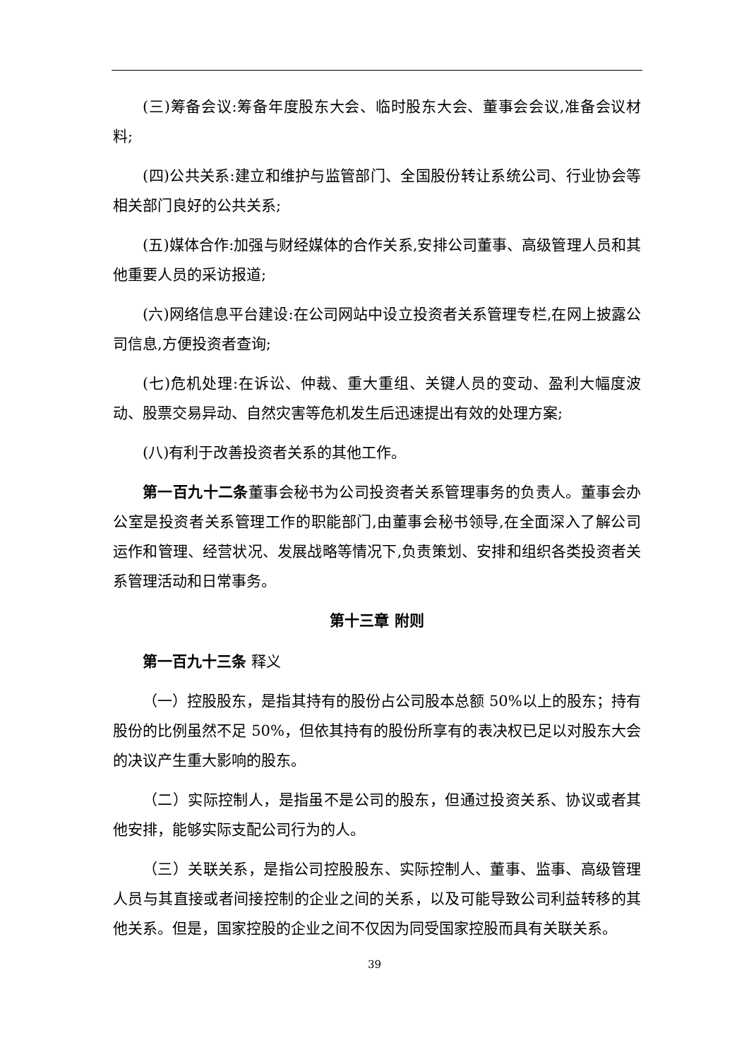(三)筹备会议:筹备年度股东大会、临时股东大会、董事会会议,准备会议材料;
(四)公共关系:建立和维护与监管部门、全国股份转让系统公司、行业协会等相关部门良好的公共关系;
(五)媒体合作:加强与财经媒体的合作关系,安排公司董事、高级管理人员和其他重要人员的采访报道;
(六)网络信息平台建设:在公司网站中设立投资者关系管理专栏,在网上披露公司信息,方便投资者查询;
(七)危机处理:在诉讼、仲裁、重大重组、关键人员的变动、盈利大幅度波动、股票交易异动、自然灾害等危机发生后迅速提出有效的处理方案;
(八)有利于改善投资者关系的其他工作。
第一百九十二条董事会秘书为公司投资者关系管理事务的负责人。董事会办公室是投资者关系管理工作的职能部门,由董事会秘书领导,在全面深入了解公司运作和管理、经营状况、发展战略等情况下,负责策划、安排和组织各类投资者关系管理活动和日常事务。
第十三章 附则
第一百九十三条 释义
（一）控股股东，是指其持有的股份占公司股本总额 50%以上的股东；持有股份的比例虽然不足 50%，但依其持有的股份所享有的表决权已足以对股东大会的决议产生重大影响的股东。
（二）实际控制人，是指虽不是公司的股东，但通过投资关系、协议或者其他安排，能够实际支配公司行为的人。
（三）关联关系，是指公司控股股东、实际控制人、董事、监事、高级管理人员与其直接或者间接控制的企业之间的关系，以及可能导致公司利益转移的其他关系。但是，国家控股的企业之间不仅因为同受国家控股而具有关联关系。
39